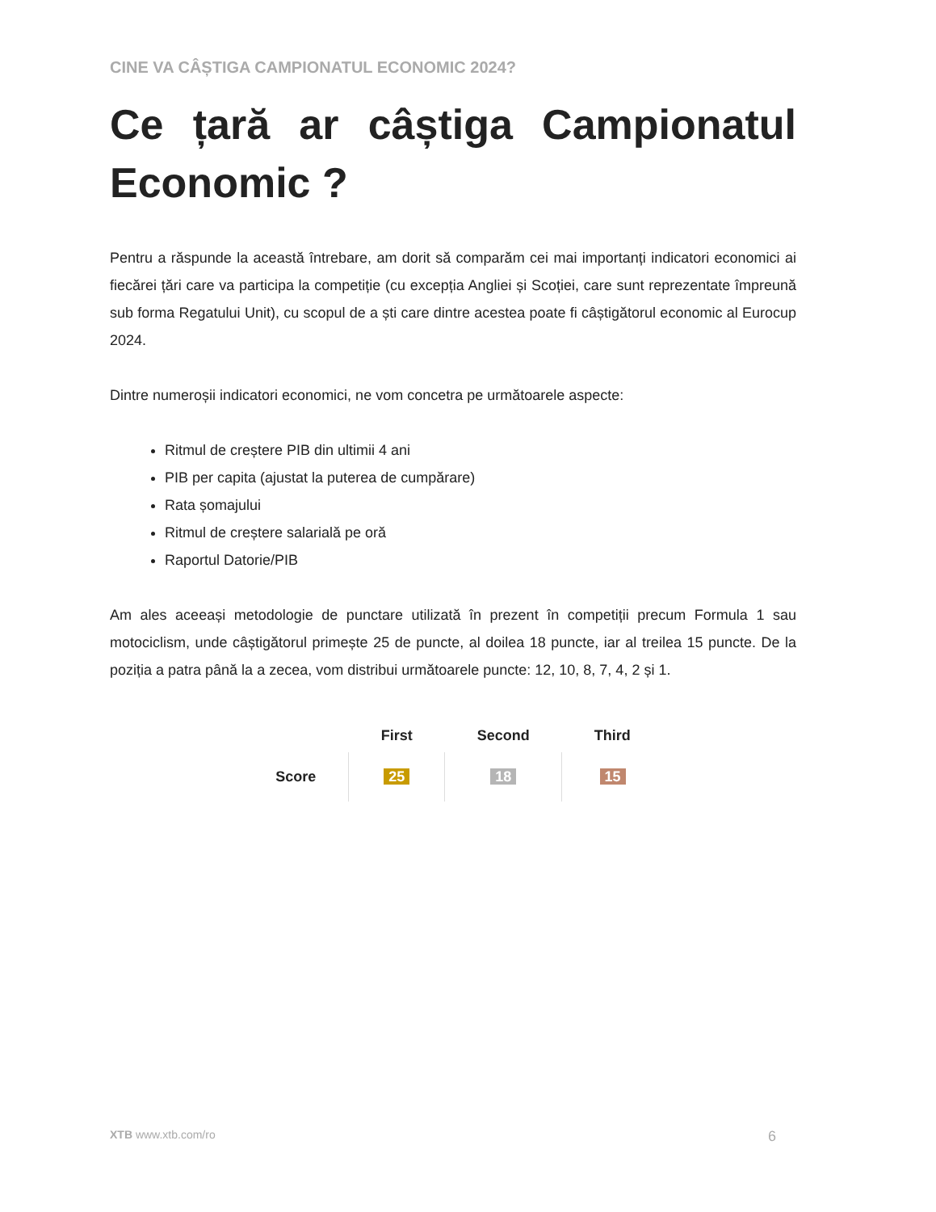CINE VA CÂȘTIGA CAMPIONATUL ECONOMIC 2024?
Ce țară ar câștiga Campionatul Economic ?
Pentru a răspunde la această întrebare, am dorit să comparăm cei mai importanți indicatori economici ai fiecărei țări care va participa la competiție (cu excepția Angliei și Scoției, care sunt reprezentate împreună sub forma Regatului Unit), cu scopul de a ști care dintre acestea poate fi câștigătorul economic al Eurocup 2024.
Dintre numeroșii indicatori economici, ne vom concetra pe următoarele aspecte:
Ritmul de creștere PIB din ultimii 4 ani
PIB per capita (ajustat la puterea de cumpărare)
Rata șomajului
Ritmul de creștere salarială pe oră
Raportul Datorie/PIB
Am ales aceeași metodologie de punctare utilizată în prezent în competiții precum Formula 1 sau motociclism, unde câștigătorul primește 25 de puncte, al doilea 18 puncte, iar al treilea 15 puncte. De la poziția a patra până la a zecea, vom distribui următoarele puncte: 12, 10, 8, 7, 4, 2 și 1.
| | First | Second | Third |
| --- | --- | --- | --- |
| Score | 25 | 18 | 15 |
XTB www.xtb.com/ro 6